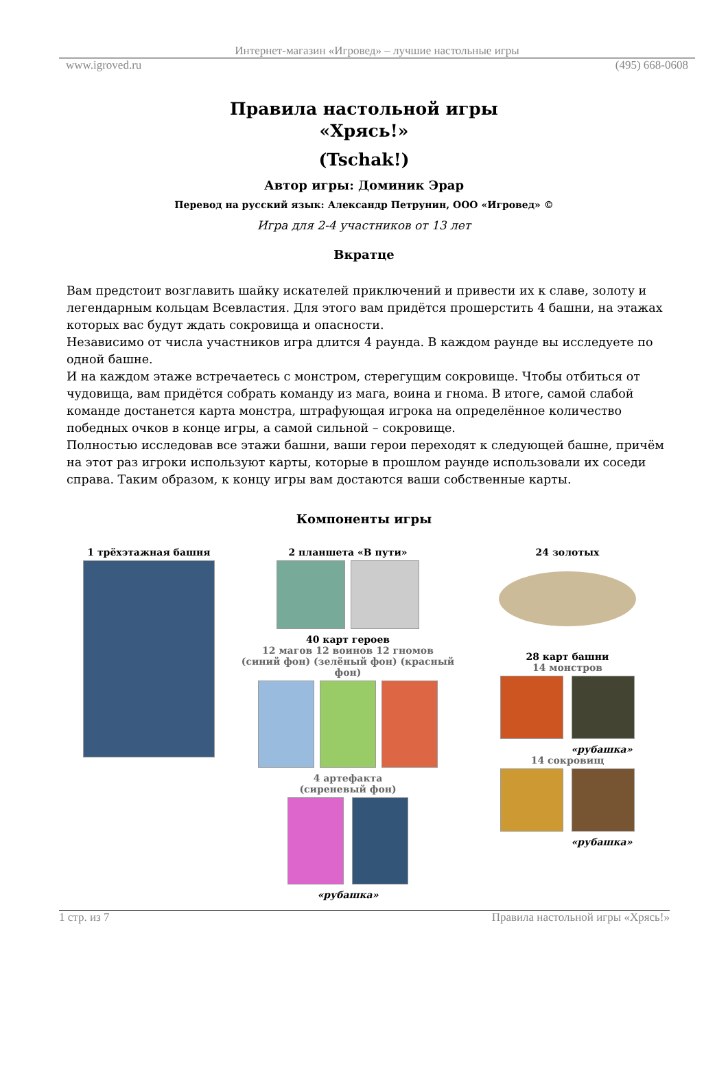Интернет-магазин «Игровед» – лучшие настольные игры
www.igroved.ru (495) 668-0608
Правила настольной игры
«Хрясь!»
(Tschak!)
Автор игры: Доминик Эрар
Перевод на русский язык: Александр Петрунин, ООО «Игровед» ©
Игра для 2-4 участников от 13 лет
Вкратце
Вам предстоит возглавить шайку искателей приключений и привести их к славе, золоту и легендарным кольцам Всевластия. Для этого вам придётся прошерстить 4 башни, на этажах которых вас будут ждать сокровища и опасности.
Независимо от числа участников игра длится 4 раунда. В каждом раунде вы исследуете по одной башне.
И на каждом этаже встречаетесь с монстром, стерегущим сокровище. Чтобы отбиться от чудовища, вам придётся собрать команду из мага, воина и гнома. В итоге, самой слабой команде достанется карта монстра, штрафующая игрока на определённое количество победных очков в конце игры, а самой сильной – сокровище.
Полностью исследовав все этажи башни, ваши герои переходят к следующей башне, причём на этот раз игроки используют карты, которые в прошлом раунде использовали их соседи справа. Таким образом, к концу игры вам достаются ваши собственные карты.
Компоненты игры
1 трёхэтажная башня
2 планшета «В пути»
40 карт героев
12 магов 12 воинов 12 гномов
(синий фон) (зелёный фон) (красный фон)
4 артефакта
(сиреневый фон)
«рубашка»
24 золотых
28 карт башни
14 монстров
«рубашка»
14 сокровищ
«рубашка»
1 стр. из 7 Правила настольной игры «Хрясь!»